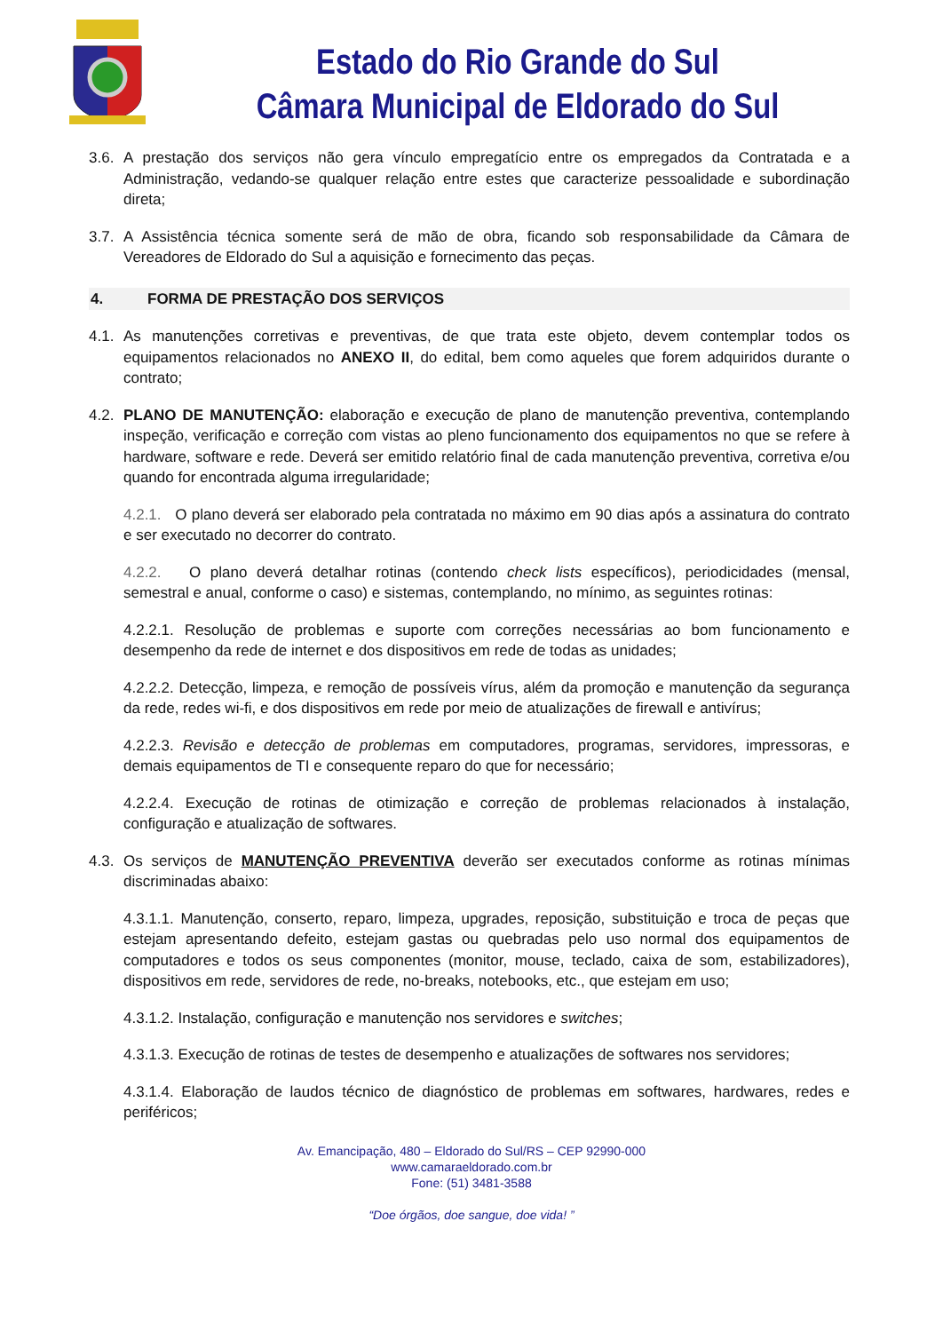Estado do Rio Grande do Sul
Câmara Municipal de Eldorado do Sul
3.6.
A prestação dos serviços não gera vínculo empregatício entre os empregados da Contratada e a Administração, vedando-se qualquer relação entre estes que caracterize pessoalidade e subordinação direta;
3.7.
A Assistência técnica somente será de mão de obra, ficando sob responsabilidade da Câmara de Vereadores de Eldorado do Sul a aquisição e fornecimento das peças.
4. FORMA DE PRESTAÇÃO DOS SERVIÇOS
4.1.
As manutenções corretivas e preventivas, de que trata este objeto, devem contemplar todos os equipamentos relacionados no ANEXO II, do edital, bem como aqueles que forem adquiridos durante o contrato;
4.2.
PLANO DE MANUTENÇÃO: elaboração e execução de plano de manutenção preventiva, contemplando inspeção, verificação e correção com vistas ao pleno funcionamento dos equipamentos no que se refere à hardware, software e rede. Deverá ser emitido relatório final de cada manutenção preventiva, corretiva e/ou quando for encontrada alguma irregularidade;
4.2.1. O plano deverá ser elaborado pela contratada no máximo em 90 dias após a assinatura do contrato e ser executado no decorrer do contrato.
4.2.2. O plano deverá detalhar rotinas (contendo check lists específicos), periodicidades (mensal, semestral e anual, conforme o caso) e sistemas, contemplando, no mínimo, as seguintes rotinas:
4.2.2.1. Resolução de problemas e suporte com correções necessárias ao bom funcionamento e desempenho da rede de internet e dos dispositivos em rede de todas as unidades;
4.2.2.2. Detecção, limpeza, e remoção de possíveis vírus, além da promoção e manutenção da segurança da rede, redes wi-fi, e dos dispositivos em rede por meio de atualizações de firewall e antivírus;
4.2.2.3. Revisão e detecção de problemas em computadores, programas, servidores, impressoras, e demais equipamentos de TI e consequente reparo do que for necessário;
4.2.2.4. Execução de rotinas de otimização e correção de problemas relacionados à instalação, configuração e atualização de softwares.
4.3.
Os serviços de MANUTENÇÃO PREVENTIVA deverão ser executados conforme as rotinas mínimas discriminadas abaixo:
4.3.1.1. Manutenção, conserto, reparo, limpeza, upgrades, reposição, substituição e troca de peças que estejam apresentando defeito, estejam gastas ou quebradas pelo uso normal dos equipamentos de computadores e todos os seus componentes (monitor, mouse, teclado, caixa de som, estabilizadores), dispositivos em rede, servidores de rede, no-breaks, notebooks, etc., que estejam em uso;
4.3.1.2. Instalação, configuração e manutenção nos servidores e switches;
4.3.1.3. Execução de rotinas de testes de desempenho e atualizações de softwares nos servidores;
4.3.1.4. Elaboração de laudos técnico de diagnóstico de problemas em softwares, hardwares, redes e periféricos;
Av. Emancipação, 480 – Eldorado do Sul/RS – CEP 92990-000
www.camaraeldorado.com.br
Fone: (51) 3481-3588
“Doe órgãos, doe sangue, doe vida! ”